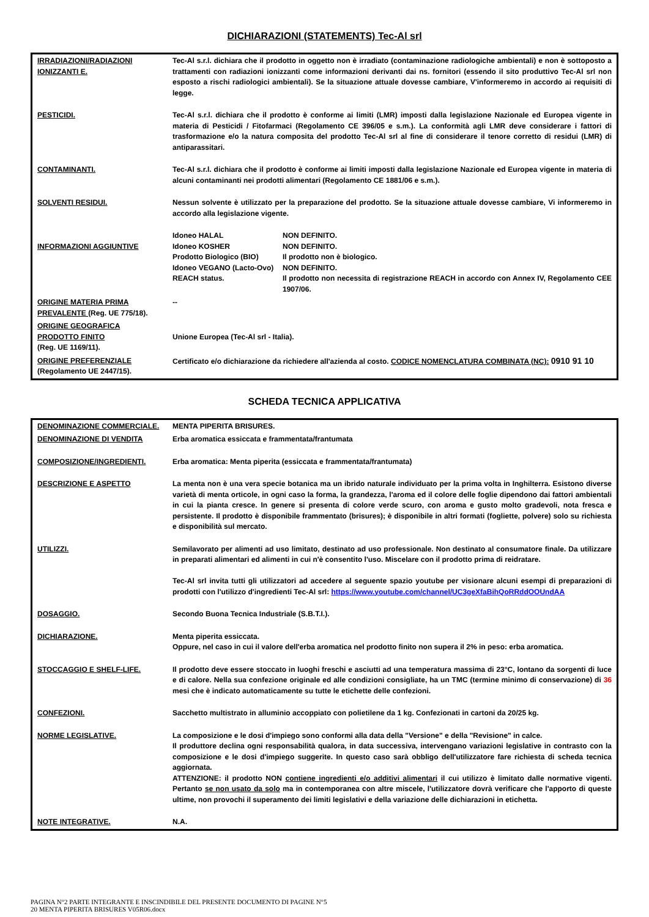DICHIARAZIONI (STATEMENTS) Tec-Al srl
| IRRADIAZIONI/RADIAZIONI IONIZZANTI E. | Tec-Al s.r.l. dichiara che il prodotto in oggetto non è irradiato (contaminazione radiologiche ambientali) e non è sottoposto a trattamenti con radiazioni ionizzanti come informazioni derivanti dai ns. fornitori (essendo il sito produttivo Tec-Al srl non esposto a rischi radiologici ambientali). Se la situazione attuale dovesse cambiare, V'informeremo in accordo ai requisiti di legge. |
| PESTICIDI. | Tec-Al s.r.l. dichiara che il prodotto è conforme ai limiti (LMR) imposti dalla legislazione Nazionale ed Europea vigente in materia di Pesticidi / Fitofarmaci (Regolamento CE 396/05 e s.m.). La conformità agli LMR deve considerare i fattori di trasformazione e/o la natura composita del prodotto Tec-Al srl al fine di considerare il tenore corretto di residui (LMR) di antiparassitari. |
| CONTAMINANTI. | Tec-Al s.r.l. dichiara che il prodotto è conforme ai limiti imposti dalla legislazione Nazionale ed Europea vigente in materia di alcuni contaminanti nei prodotti alimentari (Regolamento CE 1881/06 e s.m.). |
| SOLVENTI RESIDUI. | Nessun solvente è utilizzato per la preparazione del prodotto. Se la situazione attuale dovesse cambiare, Vi informeremo in accordo alla legislazione vigente. |
| INFORMAZIONI AGGIUNTIVE | / Idoneo HALAL / NON DEFINITO. / / Idoneo KOSHER / NON DEFINITO. / / Prodotto Biologico (BIO) / Il prodotto non è biologico. / / Idoneo VEGANO (Lacto-Ovo) / NON DEFINITO. / / REACH status. / Il prodotto non necessita di registrazione REACH in accordo con Annex IV, Regolamento CEE 1907/06. / |
| ORIGINE MATERIA PRIMA PREVALENTE (Reg. UE 775/18). | -- |
| ORIGINE GEOGRAFICA PRODOTTO FINITO (Reg. UE 1169/11). | Unione Europea (Tec-Al srl - Italia). |
| ORIGINE PREFERENZIALE (Regolamento UE 2447/15). | Certificato e/o dichiarazione da richiedere all'azienda al costo. CODICE NOMENCLATURA COMBINATA (NC): 0910 91 10 |
SCHEDA TECNICA APPLICATIVA
| DENOMINAZIONE COMMERCIALE. | MENTA PIPERITA BRISURES. |
| DENOMINAZIONE DI VENDITA | Erba aromatica essiccata e frammentata/frantumata |
| COMPOSIZIONE/INGREDIENTI. | Erba aromatica: Menta piperita (essiccata e frammentata/frantumata) |
| DESCRIZIONE E ASPETTO | La menta non è una vera specie botanica ma un ibrido naturale individuato per la prima volta in Inghilterra. Esistono diverse varietà di menta orticole, in ogni caso la forma, la grandezza, l'aroma ed il colore delle foglie dipendono dai fattori ambientali in cui la pianta cresce. In genere si presenta di colore verde scuro, con aroma e gusto molto gradevoli, nota fresca e persistente. Il prodotto è disponibile frammentato (brisures); è disponibile in altri formati (fogliette, polvere) solo su richiesta e disponibilità sul mercato. |
| UTILIZZI. | Semilavorato per alimenti ad uso limitato, destinato ad uso professionale. Non destinato al consumatore finale. Da utilizzare in preparati alimentari ed alimenti in cui n'è consentito l'uso. Miscelare con il prodotto prima di reidratare. Tec-Al srl invita tutti gli utilizzatori ad accedere al seguente spazio youtube per visionare alcuni esempi di preparazioni di prodotti con l'utilizzo d'ingredienti Tec-Al srl: https://www.youtube.com/channel/UC3geXfaBihQoRRddOOUndAA |
| DOSAGGIO. | Secondo Buona Tecnica Industriale (S.B.T.I.). |
| DICHIARAZIONE. | Menta piperita essiccata. Oppure, nel caso in cui il valore dell'erba aromatica nel prodotto finito non supera il 2% in peso: erba aromatica. |
| STOCCAGGIO E SHELF-LIFE. | Il prodotto deve essere stoccato in luoghi freschi e asciutti ad una temperatura massima di 23°C, lontano da sorgenti di luce e di calore. Nella sua confezione originale ed alle condizioni consigliate, ha un TMC (termine minimo di conservazione) di 36 mesi che è indicato automaticamente su tutte le etichette delle confezioni. |
| CONFEZIONI. | Sacchetto multistrato in alluminio accoppiato con polietilene da 1 kg. Confezionati in cartoni da 20/25 kg. |
| NORME LEGISLATIVE. | La composizione e le dosi d'impiego sono conformi alla data della "Versione" e della "Revisione" in calce. Il produttore declina ogni responsabilità qualora, in data successiva, intervengano variazioni legislative in contrasto con la composizione e le dosi d'impiego suggerite. In questo caso sarà obbligo dell'utilizzatore fare richiesta di scheda tecnica aggiornata. ATTENZIONE: il prodotto NON contiene ingredienti e/o additivi alimentari il cui utilizzo è limitato dalle normative vigenti. Pertanto se non usato da solo ma in contemporanea con altre miscele, l'utilizzatore dovrà verificare che l'apporto di queste ultime, non provochi il superamento dei limiti legislativi e della variazione delle dichiarazioni in etichetta. |
| NOTE INTEGRATIVE. | N.A. |
PAGINA N°2 PARTE INTEGRANTE E INSCINDIBILE DEL PRESENTE DOCUMENTO DI PAGINE N°5
20 MENTA PIPERITA BRISURES V05R06.docx